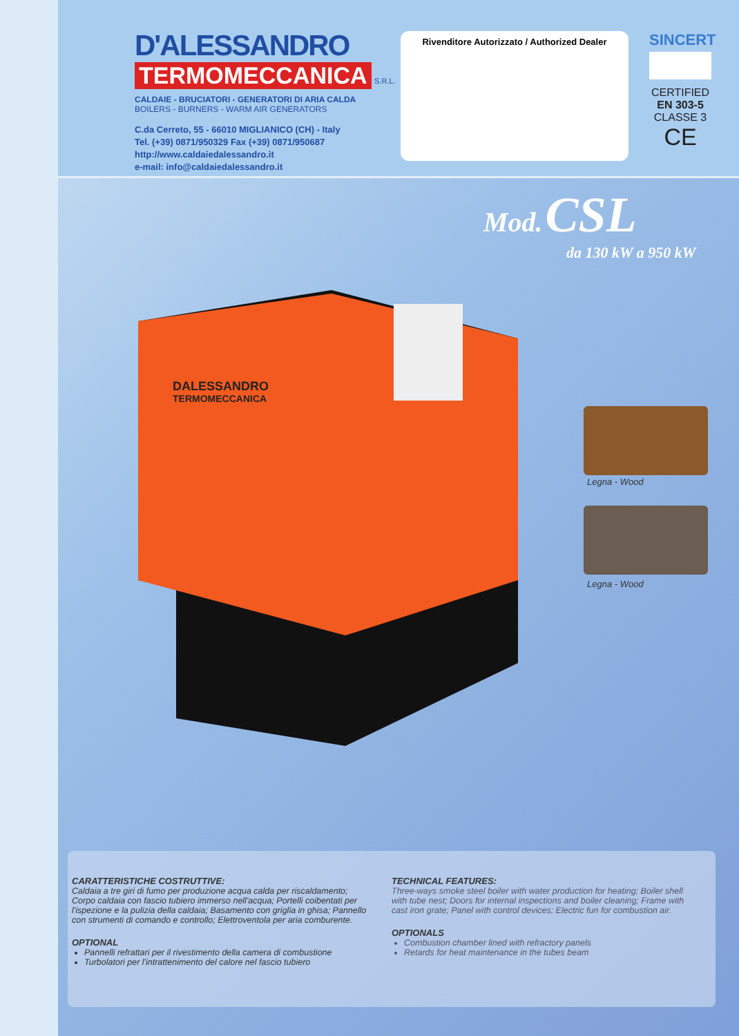D'ALESSANDRO
TERMOMECCANICA S.R.L.
CALDAIE - BRUCIATORI - GENERATORI DI ARIA CALDA
BOILERS - BURNERS - WARM AIR GENERATORS
C.da Cerreto, 55 - 66010 MIGLIANICO (CH) - Italy
Tel. (+39) 0871/950329 Fax (+39) 0871/950687
http://www.caldaiedalessandro.it
e-mail: info@caldaiedalessandro.it
Rivenditore Autorizzato / Authorized Dealer
SINCERT
CERTIFIED
EN 303-5
CLASSE 3
CE
Mod. CSL
da 130 kW a 950 kW
DALESSANDRO
TERMOMECCANICA
Legna - Wood
Legna - Wood
CARATTERISTICHE COSTRUTTIVE:
Caldaia a tre giri di fumo per produzione acqua calda per riscaldamento; Corpo caldaia con fascio tubiero immerso nell'acqua; Portelli coibentati per l'ispezione e la pulizia della caldaia; Basamento con griglia in ghisa; Pannello con strumenti di comando e controllo; Elettroventola per aria comburente.
OPTIONAL
Pannelli refrattari per il rivestimento della camera di combustione
Turbolatori per l'intrattenimento del calore nel fascio tubiero
TECHNICAL FEATURES:
Three-ways smoke steel boiler with water production for heating; Boiler shell with tube nest; Doors for internal inspections and boiler cleaning; Frame with cast iron grate; Panel with control devices; Electric fun for combustion air.
OPTIONALS
Combustion chamber lined with refractory panels
Retards for heat maintenance in the tubes beam